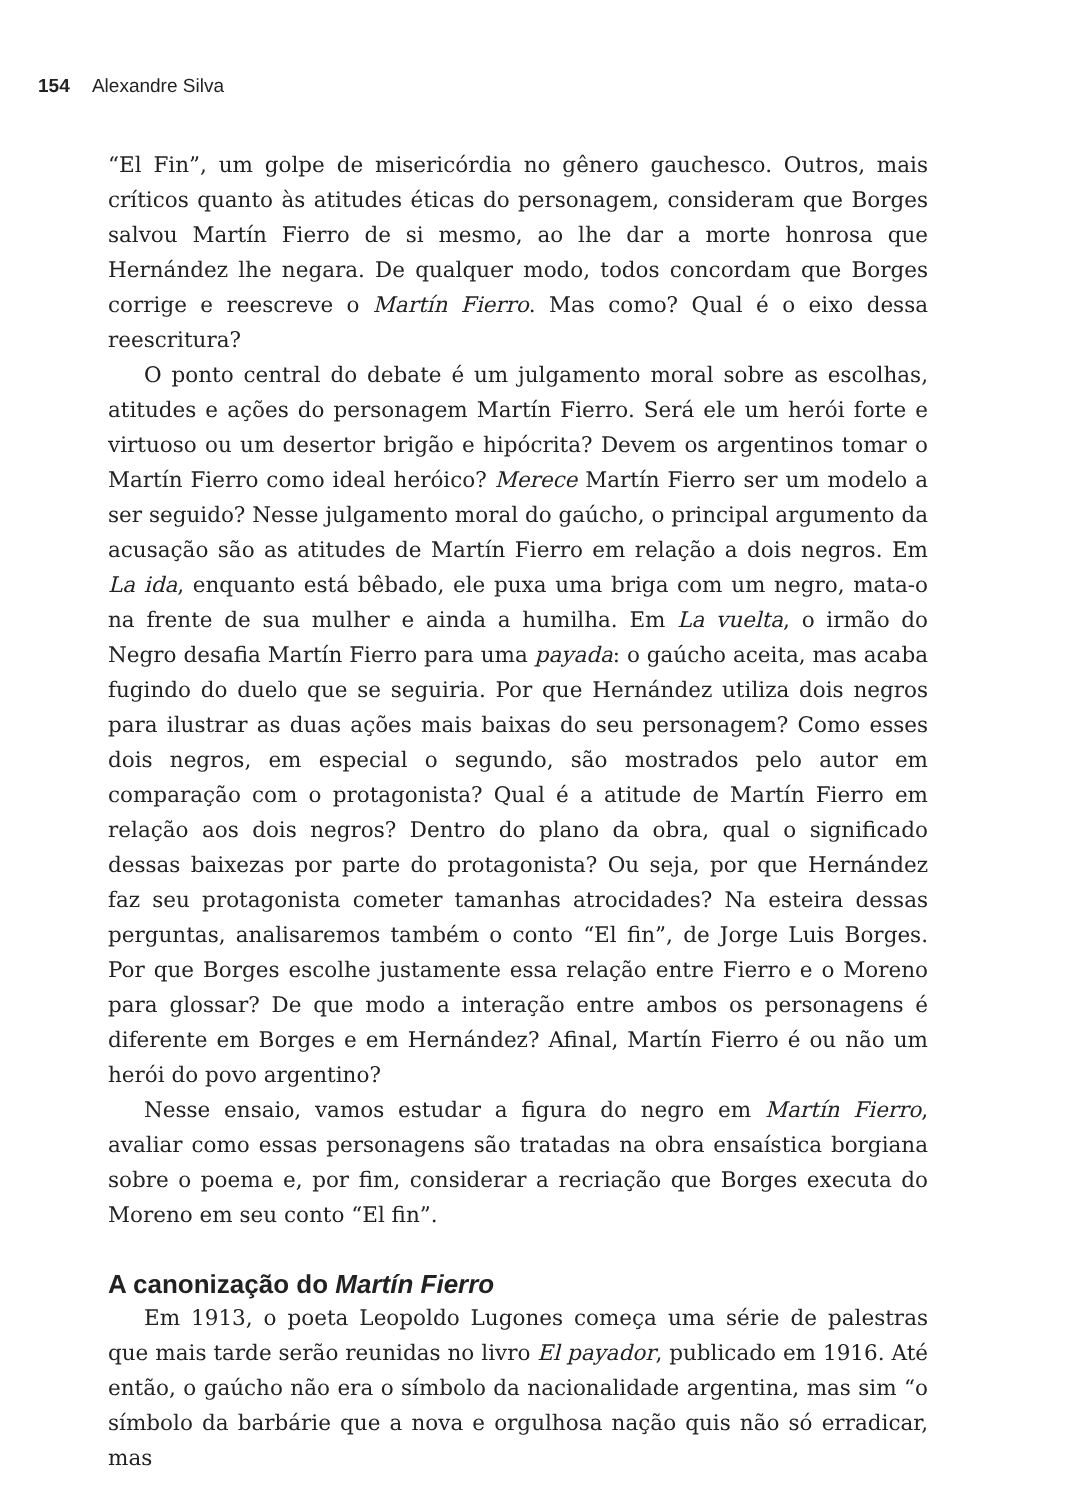154 Alexandre Silva
“El Fin”, um golpe de misericórdia no gênero gauchesco. Outros, mais críticos quanto às atitudes éticas do personagem, consideram que Borges salvou Martín Fierro de si mesmo, ao lhe dar a morte honrosa que Hernández lhe negara. De qualquer modo, todos concordam que Borges corrige e reescreve o Martín Fierro. Mas como? Qual é o eixo dessa reescritura?
O ponto central do debate é um julgamento moral sobre as escolhas, atitudes e ações do personagem Martín Fierro. Será ele um herói forte e virtuoso ou um desertor brigão e hipócrita? Devem os argentinos tomar o Martín Fierro como ideal heróico? Merece Martín Fierro ser um modelo a ser seguido? Nesse julgamento moral do gaúcho, o principal argumento da acusação são as atitudes de Martín Fierro em relação a dois negros. Em La ida, enquanto está bêbado, ele puxa uma briga com um negro, mata-o na frente de sua mulher e ainda a humilha. Em La vuelta, o irmão do Negro desafia Martín Fierro para uma payada: o gaúcho aceita, mas acaba fugindo do duelo que se seguiria. Por que Hernández utiliza dois negros para ilustrar as duas ações mais baixas do seu personagem? Como esses dois negros, em especial o segundo, são mostrados pelo autor em comparação com o protagonista? Qual é a atitude de Martín Fierro em relação aos dois negros? Dentro do plano da obra, qual o significado dessas baixezas por parte do protagonista? Ou seja, por que Hernández faz seu protagonista cometer tamanhas atrocidades? Na esteira dessas perguntas, analisaremos também o conto “El fin”, de Jorge Luis Borges. Por que Borges escolhe justamente essa relação entre Fierro e o Moreno para glossar? De que modo a interação entre ambos os personagens é diferente em Borges e em Hernández? Afinal, Martín Fierro é ou não um herói do povo argentino?
Nesse ensaio, vamos estudar a figura do negro em Martín Fierro, avaliar como essas personagens são tratadas na obra ensaística borgiana sobre o poema e, por fim, considerar a recriação que Borges executa do Moreno em seu conto “El fin”.
A canonização do Martín Fierro
Em 1913, o poeta Leopoldo Lugones começa uma série de palestras que mais tarde serão reunidas no livro El payador, publicado em 1916. Até então, o gaúcho não era o símbolo da nacionalidade argentina, mas sim “o símbolo da barbárie que a nova e orgulhosa nação quis não só erradicar, mas